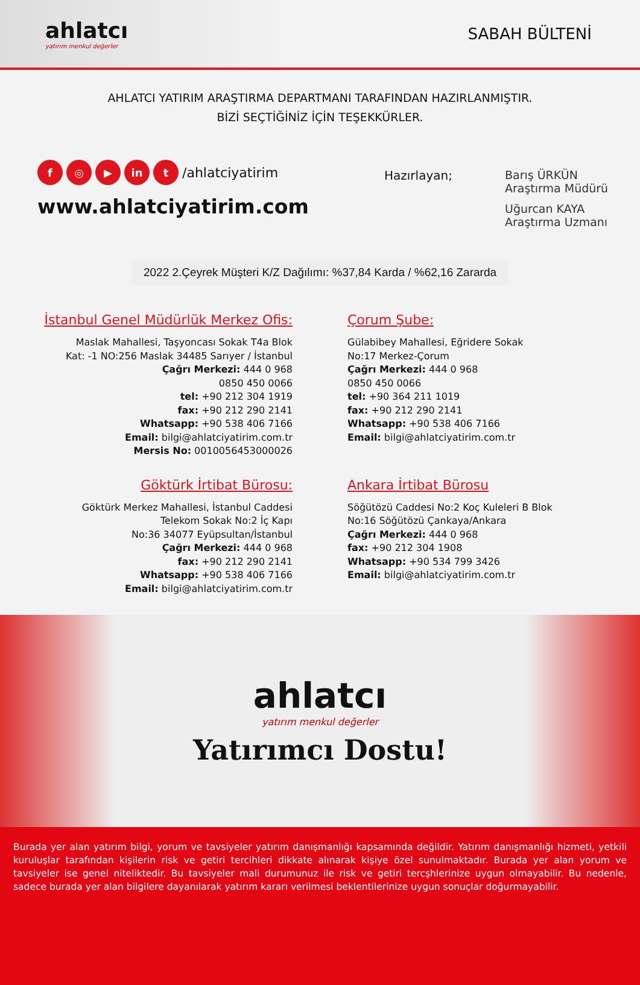ahlatcı
yatırım menkul değerler
SABAH BÜLTENİ
AHLATCI YATIRIM ARAŞTIRMA DEPARTMANI TARAFINDAN HAZIRLANMIŞTIR.
BİZİ SEÇTİĞİNİZ İÇİN TEŞEKKÜRLER.
f ◎ ▶ in t /ahlatciyatirim
www.ahlatciyatirim.com
Hazırlayan; Barış ÜRKÜN
Araştırma Müdürü
Uğurcan KAYA
Araştırma Uzmanı
2022 2.Çeyrek Müşteri K/Z Dağılımı: %37,84 Karda / %62,16 Zararda
İstanbul Genel Müdürlük Merkez Ofis:
Maslak Mahallesi, Taşyoncası Sokak T4a Blok
Kat: -1 NO:256 Maslak 34485 Sarıyer / İstanbul
Çağrı Merkezi: 444 0 968
0850 450 0066
tel: +90 212 304 1919
fax: +90 212 290 2141
Whatsapp: +90 538 406 7166
Email: bilgi@ahlatciyatirim.com.tr
Mersis No: 0010056453000026
Çorum Şube:
Gülabibey Mahallesi, Eğridere Sokak
No:17 Merkez-Çorum
Çağrı Merkezi: 444 0 968
0850 450 0066
tel: +90 364 211 1019
fax: +90 212 290 2141
Whatsapp: +90 538 406 7166
Email: bilgi@ahlatciyatirim.com.tr
Göktürk İrtibat Bürosu:
Göktürk Merkez Mahallesi, İstanbul Caddesi
Telekom Sokak No:2 İç Kapı
No:36 34077 Eyüpsultan/İstanbul
Çağrı Merkezi: 444 0 968
fax: +90 212 290 2141
Whatsapp: +90 538 406 7166
Email: bilgi@ahlatciyatirim.com.tr
Ankara İrtibat Bürosu
Söğütözü Caddesi No:2 Koç Kuleleri B Blok
No:16 Söğütözü Çankaya/Ankara
Çağrı Merkezi: 444 0 968
fax: +90 212 304 1908
Whatsapp: +90 534 799 3426
Email: bilgi@ahlatciyatirim.com.tr
ahlatcı
yatırım menkul değerler
Yatırımcı Dostu!
Burada yer alan yatırım bilgi, yorum ve tavsiyeler yatırım danışmanlığı kapsamında değildir. Yatırım danışmanlığı hizmeti, yetkili kuruluşlar tarafından kişilerin risk ve getiri tercihleri dikkate alınarak kişiye özel sunulmaktadır. Burada yer alan yorum ve tavsiyeler ise genel niteliktedir. Bu tavsiyeler mali durumunuz ile risk ve getiri tercşhlerinize uygun olmayabilir. Bu nedenle, sadece burada yer alan bilgilere dayanılarak yatırım kararı verilmesi beklentilerinize uygun sonuçlar doğurmayabilir.